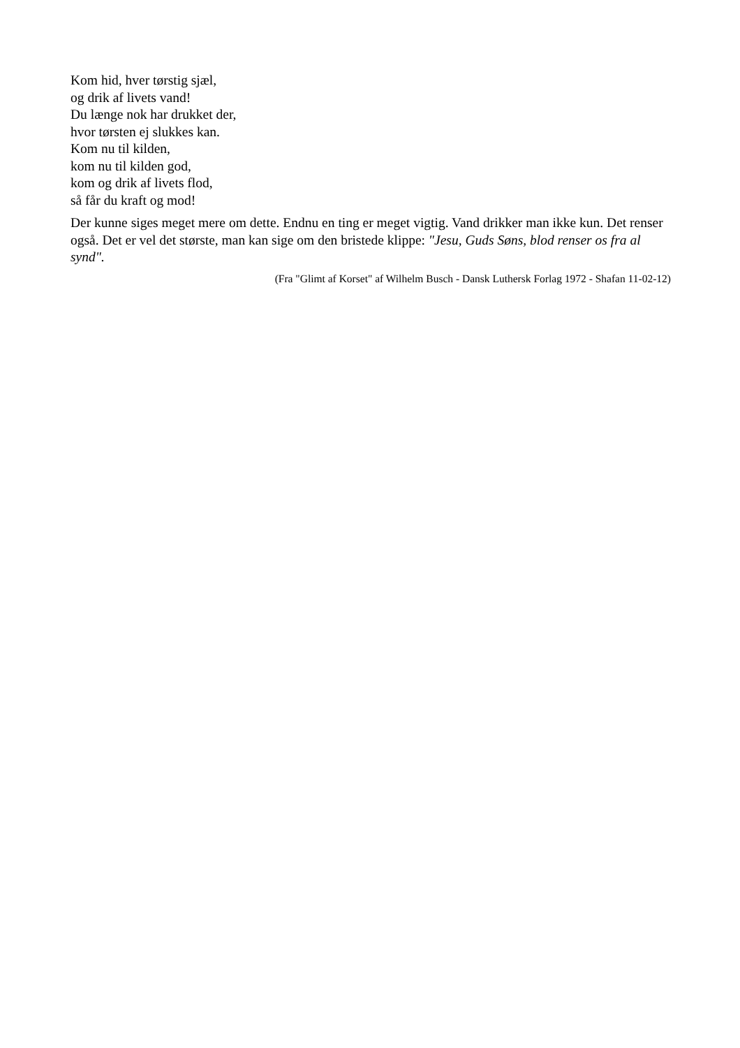Kom hid, hver tørstig sjæl,
og drik af livets vand!
Du længe nok har drukket der,
hvor tørsten ej slukkes kan.
Kom nu til kilden,
kom nu til kilden god,
kom og drik af livets flod,
så får du kraft og mod!
Der kunne siges meget mere om dette. Endnu en ting er meget vigtig. Vand drikker man ikke kun. Det renser også. Det er vel det største, man kan sige om den bristede klippe: "Jesu, Guds Søns, blod renser os fra al synd".
(Fra "Glimt af Korset" af Wilhelm Busch - Dansk Luthersk Forlag 1972 - Shafan 11-02-12)